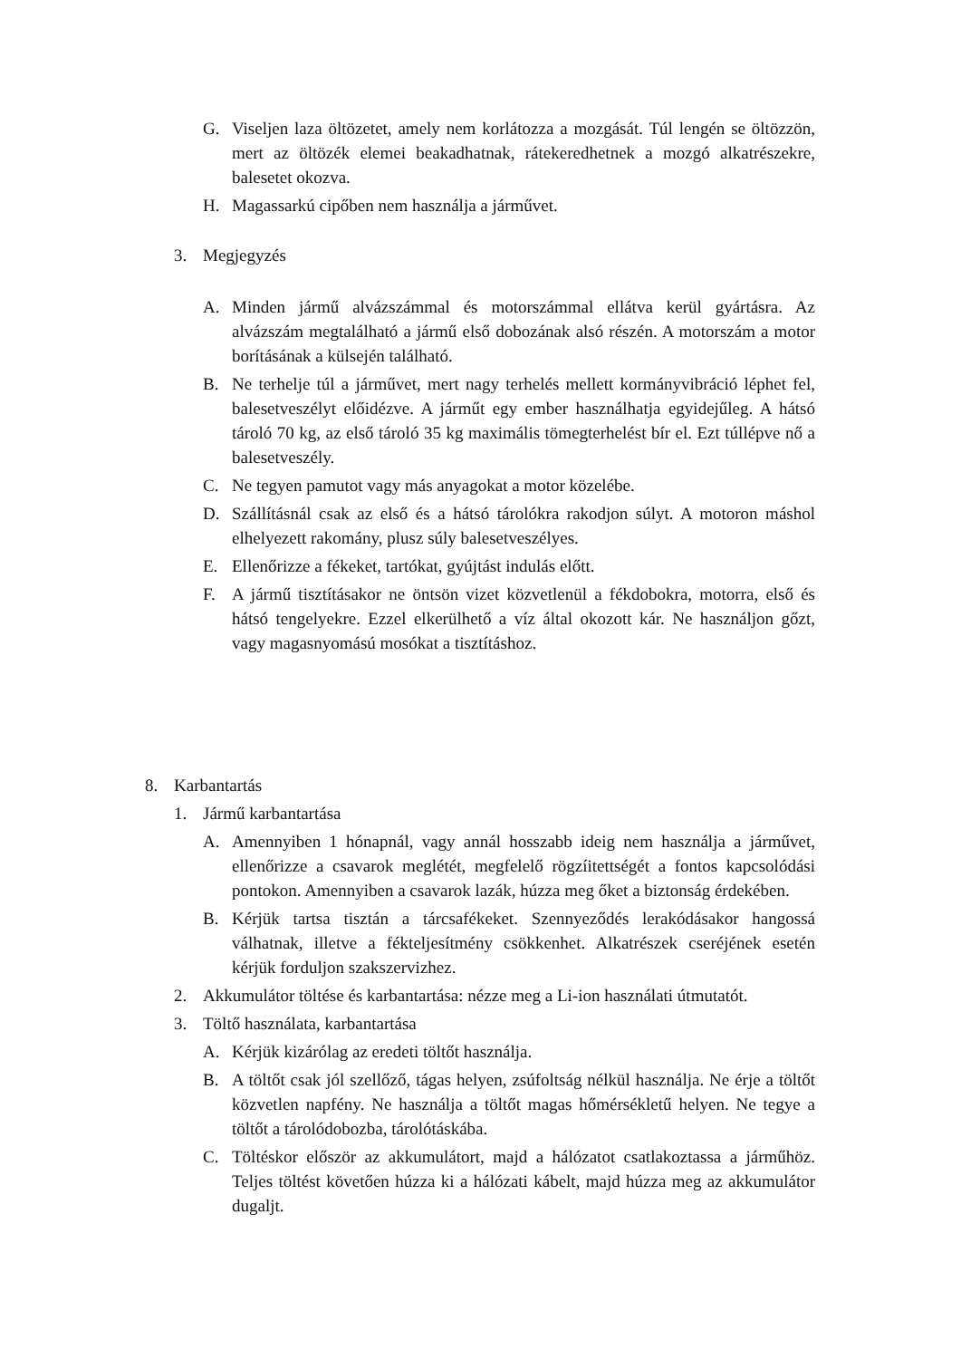G. Viseljen laza öltözetet, amely nem korlátozza a mozgását. Túl lengén se öltözzön, mert az öltözék elemei beakadhatnak, rátekeredhetnek a mozgó alkatrészekre, balesetet okozva.
H. Magassarkú cipőben nem használja a járművet.
3. Megjegyzés
A. Minden jármű alvázszámmal és motorszámmal ellátva kerül gyártásra. Az alvázszám megtalálható a jármű első dobozának alsó részén. A motorszám a motor borításának a külsején található.
B. Ne terhelje túl a járművet, mert nagy terhelés mellett kormányvibráció léphet fel, balesetveszélyt előidézve. A járműt egy ember használhatja egyidejűleg. A hátsó tároló 70 kg, az első tároló 35 kg maximális tömegterhelést bír el. Ezt túllépve nő a balesetveszély.
C. Ne tegyen pamutot vagy más anyagokat a motor közelébe.
D. Szállításnál csak az első és a hátsó tárolókra rakodjon súlyt. A motoron máshol elhelyezett rakomány, plusz súly balesetveszélyes.
E. Ellenőrizze a fékeket, tartókat, gyújtást indulás előtt.
F. A jármű tisztításakor ne öntsön vizet közvetlenül a fékdobokra, motorra, első és hátsó tengelyekre. Ezzel elkerülhető a víz által okozott kár. Ne használjon gőzt, vagy magasnyomású mosókat a tisztításhoz.
8. Karbantartás
1. Jármű karbantartása
A. Amennyiben 1 hónapnál, vagy annál hosszabb ideig nem használja a járművet, ellenőrizze a csavarok meglétét, megfelelő rögzíitettségét a fontos kapcsolódási pontokon. Amennyiben a csavarok lazák, húzza meg őket a biztonság érdekében.
B. Kérjük tartsa tisztán a tárcsafékeket. Szennyeződés lerakódásakor hangossá válhatnak, illetve a fékteljesítmény csökkenhet. Alkatrészek cseréjének esetén kérjük forduljon szakszervizhez.
2. Akkumulátor töltése és karbantartása: nézze meg a Li-ion használati útmutatót.
3. Töltő használata, karbantartása
A. Kérjük kizárólag az eredeti töltőt használja.
B. A töltőt csak jól szellőző, tágas helyen, zsúfoltság nélkül használja. Ne érje a töltőt közvetlen napfény. Ne használja a töltőt magas hőmérsékletű helyen. Ne tegye a töltőt a tárolódobozba, tárolótáskába.
C. Töltéskor először az akkumulátort, majd a hálózatot csatlakoztassa a járműhöz. Teljes töltést követően húzza ki a hálózati kábelt, majd húzza meg az akkumulátor dugaljt.